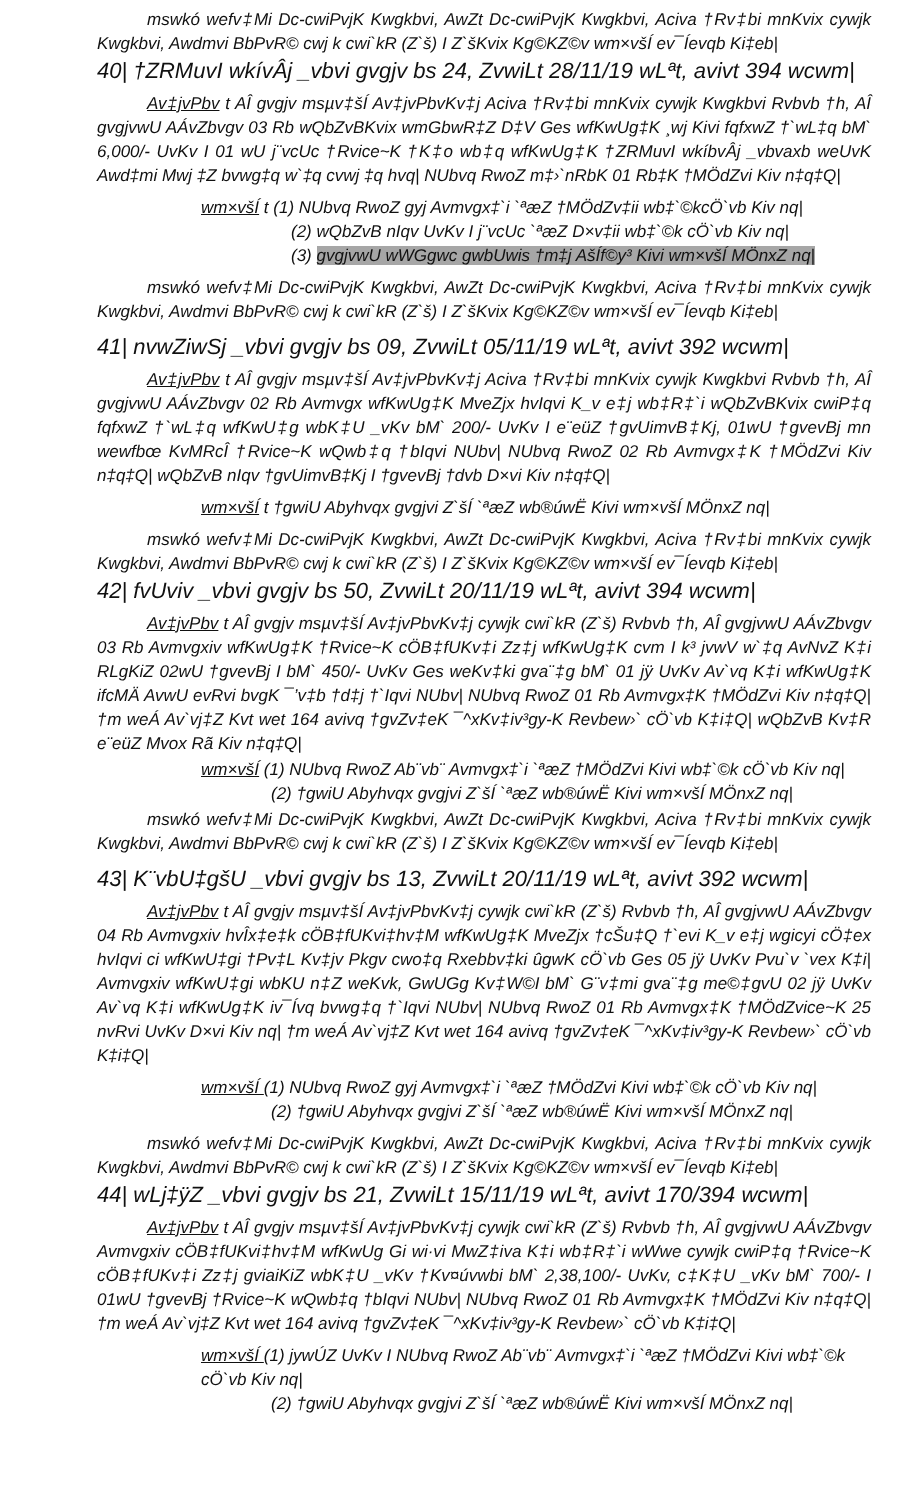mswkó wefv‡Mi Dc-cwiPvjK Kwgkbvi, AwZt Dc-cwiPvjK Kwgkbvi, Aciva †Rv‡bi mnKvix cywjk Kwgkbvi, Awdmvi BbPvR© cwj k cwi`kR (Z`š) I Z`šKvix Kg©KZ©v wm×všÍ ev¯Íevqb Ki‡eb|
40| †ZRMuvI wkívÂj _vbvi gvgjv bs 24, ZvwiLt 28/11/19 wLªt, avivt 394 wcwm|
Av‡jvPbv t AÎ gvgjv msµv‡šÍ Av‡jvPbvKv‡j Aciva †Rv‡bi mnKvix cywjk Kwgkbvi Rvbvb †h, AÎ gvgjvwU AÁvZbvgv 03 Rb wQbZvBKvix wmGbwR‡Z D‡V Ges wfKwUg‡K ¸wj Kivi fqfxwZ †`wL‡q bM` 6,000/- UvKv I 01 wU j¨vcUc †Rvice~K †K‡o wb‡q wfKwUg‡K †ZRMuvI wkíbvÂj _vbvaxb weUvK Awd‡mi Mwj ‡Z bvwg‡q w`‡q cvwj ‡q hvq| NUbvq RwoZ m‡›`nRbK 01 Rb‡K †MÖdZvi Kiv n‡q‡Q|
wm×všÍ t (1) NUbvq RwoZ gyj Avmvgx‡`i `ªæZ †MÖdZv‡ii wb‡`©kcÖ`vb Kiv nq|
(2) wQbZvB nIqv UvKv I j¨vcUc `ªæZ D×v‡ii wb‡`©k cÖ`vb Kiv nq|
(3) gvgjvwU wWGgwc gwbUwis †m‡j AšÍf©y³ Kivi wm×všÍ MÖnxZ nq|
mswkó wefv‡Mi Dc-cwiPvjK Kwgkbvi, AwZt Dc-cwiPvjK Kwgkbvi, Aciva †Rv‡bi mnKvix cywjk Kwgkbvi, Awdmvi BbPvR© cwj k cwi`kR (Z`š) I Z`šKvix Kg©KZ©v wm×všÍ ev¯Íevqb Ki‡eb|
41| nvwZiwSj _vbvi gvgjv bs 09, ZvwiLt 05/11/19 wLªt, avivt 392 wcwm|
Av‡jvPbv t AÎ gvgjv msµv‡šÍ Av‡jvPbvKv‡j Aciva †Rv‡bi mnKvix cywjk Kwgkbvi Rvbvb †h, AÎ gvgjvwU AÁvZbvgv 02 Rb Avmvgx wfKwUg‡K MveZjx hvIqvi K_v e‡j wb‡R‡`i wQbZvBKvix cwiP‡q fqfxwZ †`wL‡q wfKwU‡g wbK‡U _vKv bM` 200/- UvKv I e¨eüZ †gvUimvB‡Kj, 01wU †gvevBj mn wewfbœ KvMRcÎ †Rvice~K wQwb‡q †bIqvi NUbv| NUbvq RwoZ 02 Rb Avmvgx‡K †MÖdZvi Kiv n‡q‡Q| wQbZvB nIqv †gvUimvB‡Kj I †gvevBj †dvb D×vi Kiv n‡q‡Q|
wm×všÍ t †gwiU Abyhvqx gvgjvi Z`šÍ `ªæZ wb®úwË Kivi wm×všÍ MÖnxZ nq|
mswkó wefv‡Mi Dc-cwiPvjK Kwgkbvi, AwZt Dc-cwiPvjK Kwgkbvi, Aciva †Rv‡bi mnKvix cywjk Kwgkbvi, Awdmvi BbPvR© cwj k cwi`kR (Z`š) I Z`šKvix Kg©KZ©v wm×všÍ ev¯Íevqb Ki‡eb|
42| fvUviv _vbvi gvgjv bs 50, ZvwiLt 20/11/19 wLªt, avivt 394 wcwm|
Av‡jvPbv t AÎ gvgjv msµv‡šÍ Av‡jvPbvKv‡j cywjk cwi`kR (Z`š) Rvbvb †h, AÎ gvgjvwU AÁvZbvgv 03 Rb Avmvgxiv wfKwUg‡K †Rvice~K cÖB‡fUKv‡i Zz‡j wfKwUg‡K cvm I k³ jvwV w`‡q AvNvZ K‡i RLgKiZ 02wU †gvevBj I bM` 450/- UvKv Ges weKv‡ki gva¨‡g bM` 01 jÿ UvKv Av`vq K‡i wfKwUg‡K ifcMÄ AvwU evRvi bvgK ¯’v‡b †d‡j †`Iqvi NUbv| NUbvq RwoZ 01 Rb Avmvgx‡K †MÖdZvi Kiv n‡q‡Q| †m weÁ Av`vj‡Z Kvt wet 164 avivq †gvZv‡eK ¯^xKv‡iv³gy-K Revbew›` cÖ`vb K‡i‡Q| wQbZvB Kv‡R e¨eüZ Mvox Rã Kiv n‡q‡Q|
wm×všÍ (1) NUbvq RwoZ Ab¨vb¨ Avmvgx‡`i `ªæZ †MÖdZvi Kivi wb‡`©k cÖ`vb Kiv nq|
(2) †gwiU Abyhvqx gvgjvi Z`šÍ `ªæZ wb®úwË Kivi wm×všÍ MÖnxZ nq|
mswkó wefv‡Mi Dc-cwiPvjK Kwgkbvi, AwZt Dc-cwiPvjK Kwgkbvi, Aciva †Rv‡bi mnKvix cywjk Kwgkbvi, Awdmvi BbPvR© cwj k cwi`kR (Z`š) I Z`šKvix Kg©KZ©v wm×všÍ ev¯Íevqb Ki‡eb|
43| K¨vbU‡gšU _vbvi gvgjv bs 13, ZvwiLt 20/11/19 wLªt, avivt 392 wcwm|
Av‡jvPbv t AÎ gvgjv msµv‡šÍ Av‡jvPbvKv‡j cywjk cwi`kR (Z`š) Rvbvb †h, AÎ gvgjvwU AÁvZbvgv 04 Rb Avmvgxiv hvÎx‡e‡k cÖB‡fUKvi‡hv‡M wfKwUg‡K MveZjx †cŠu‡Q †`evi K_v e‡j wgicyi cÖ‡ex hvIqvi ci wfKwU‡gi †Pv‡L Kv‡jv Pkgv cwo‡q Rxebbv‡ki ûgwK cÖ`vb Ges 05 jÿ UvKv Pvu`v `vex K‡i| Avmvgxiv wfKwU‡gi wbKU n‡Z weKvk, GwUGg Kv‡W©I bM` G¨v‡mi gva¨‡g me©‡gvU 02 jÿ UvKv Av`vq K‡i wfKwUg‡K iv¯Ívq bvwg‡q †`Iqvi NUbv| NUbvq RwoZ 01 Rb Avmvgx‡K †MÖdZvice~K 25 nvRvi UvKv D×vi Kiv nq| †m weÁ Av`vj‡Z Kvt wet 164 avivq †gvZv‡eK ¯^xKv‡iv³gy-K Revbew›` cÖ`vb K‡i‡Q|
wm×všÍ (1) NUbvq RwoZ gyj Avmvgx‡`i `ªæZ †MÖdZvi Kivi wb‡`©k cÖ`vb Kiv nq|
(2) †gwiU Abyhvqx gvgjvi Z`šÍ `ªæZ wb®úwË Kivi wm×všÍ MÖnxZ nq|
mswkó wefv‡Mi Dc-cwiPvjK Kwgkbvi, AwZt Dc-cwiPvjK Kwgkbvi, Aciva †Rv‡bi mnKvix cywjk Kwgkbvi, Awdmvi BbPvR© cwj k cwi`kR (Z`š) I Z`šKvix Kg©KZ©v wm×všÍ ev¯Íevqb Ki‡eb|
44| wLj‡ÿZ _vbvi gvgjv bs 21, ZvwiLt 15/11/19 wLªt, avivt 170/394 wcwm|
Av‡jvPbv t AÎ gvgjv msµv‡šÍ Av‡jvPbvKv‡j cywjk cwi`kR (Z`š) Rvbvb †h, AÎ gvgjvwU AÁvZbvgv Avmvgxiv cÖB‡fUKvi‡hv‡M wfKwUg Gi wi·vi MwZ‡iva K‡i wb‡R‡`i wWwe cywjk cwiP‡q †Rvice~K cÖB‡fUKv‡i Zz‡j gviaiKiZ wbK‡U _vKv †Kv¤úvwbi bM` 2,38,100/- UvKv, c‡K‡U _vKv bM` 700/- I 01wU †gvevBj †Rvice~K wQwb‡q †bIqvi NUbv| NUbvq RwoZ 01 Rb Avmvgx‡K †MÖdZvi Kiv n‡q‡Q| †m weÁ Av`vj‡Z Kvt wet 164 avivq †gvZv‡eK ¯^xKv‡iv³gy-K Revbew›` cÖ`vb K‡i‡Q|
wm×všÍ (1) jywÚZ UvKv I NUbvq RwoZ Ab¨vb¨ Avmvgx‡`i `ªæZ †MÖdZvi Kivi wb‡`©k cÖ`vb Kiv nq|
(2) †gwiU Abyhvqx gvgjvi Z`šÍ `ªæZ wb®úwË Kivi wm×všÍ MÖnxZ nq|